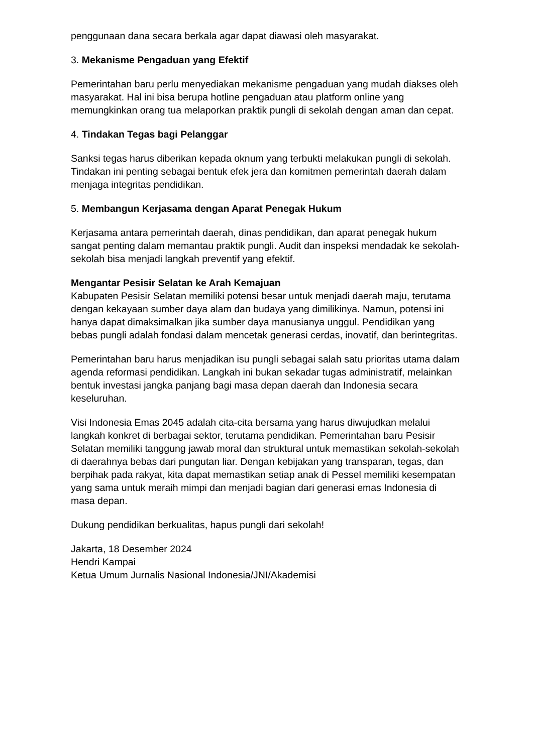penggunaan dana secara berkala agar dapat diawasi oleh masyarakat.
3. Mekanisme Pengaduan yang Efektif
Pemerintahan baru perlu menyediakan mekanisme pengaduan yang mudah diakses oleh masyarakat. Hal ini bisa berupa hotline pengaduan atau platform online yang memungkinkan orang tua melaporkan praktik pungli di sekolah dengan aman dan cepat.
4. Tindakan Tegas bagi Pelanggar
Sanksi tegas harus diberikan kepada oknum yang terbukti melakukan pungli di sekolah. Tindakan ini penting sebagai bentuk efek jera dan komitmen pemerintah daerah dalam menjaga integritas pendidikan.
5. Membangun Kerjasama dengan Aparat Penegak Hukum
Kerjasama antara pemerintah daerah, dinas pendidikan, dan aparat penegak hukum sangat penting dalam memantau praktik pungli. Audit dan inspeksi mendadak ke sekolah-sekolah bisa menjadi langkah preventif yang efektif.
Mengantar Pesisir Selatan ke Arah Kemajuan
Kabupaten Pesisir Selatan memiliki potensi besar untuk menjadi daerah maju, terutama dengan kekayaan sumber daya alam dan budaya yang dimilikinya. Namun, potensi ini hanya dapat dimaksimalkan jika sumber daya manusianya unggul. Pendidikan yang bebas pungli adalah fondasi dalam mencetak generasi cerdas, inovatif, dan berintegritas.
Pemerintahan baru harus menjadikan isu pungli sebagai salah satu prioritas utama dalam agenda reformasi pendidikan. Langkah ini bukan sekadar tugas administratif, melainkan bentuk investasi jangka panjang bagi masa depan daerah dan Indonesia secara keseluruhan.
Visi Indonesia Emas 2045 adalah cita-cita bersama yang harus diwujudkan melalui langkah konkret di berbagai sektor, terutama pendidikan. Pemerintahan baru Pesisir Selatan memiliki tanggung jawab moral dan struktural untuk memastikan sekolah-sekolah di daerahnya bebas dari pungutan liar. Dengan kebijakan yang transparan, tegas, dan berpihak pada rakyat, kita dapat memastikan setiap anak di Pessel memiliki kesempatan yang sama untuk meraih mimpi dan menjadi bagian dari generasi emas Indonesia di masa depan.
Dukung pendidikan berkualitas, hapus pungli dari sekolah!
Jakarta, 18 Desember 2024
Hendri Kampai
Ketua Umum Jurnalis Nasional Indonesia/JNI/Akademisi